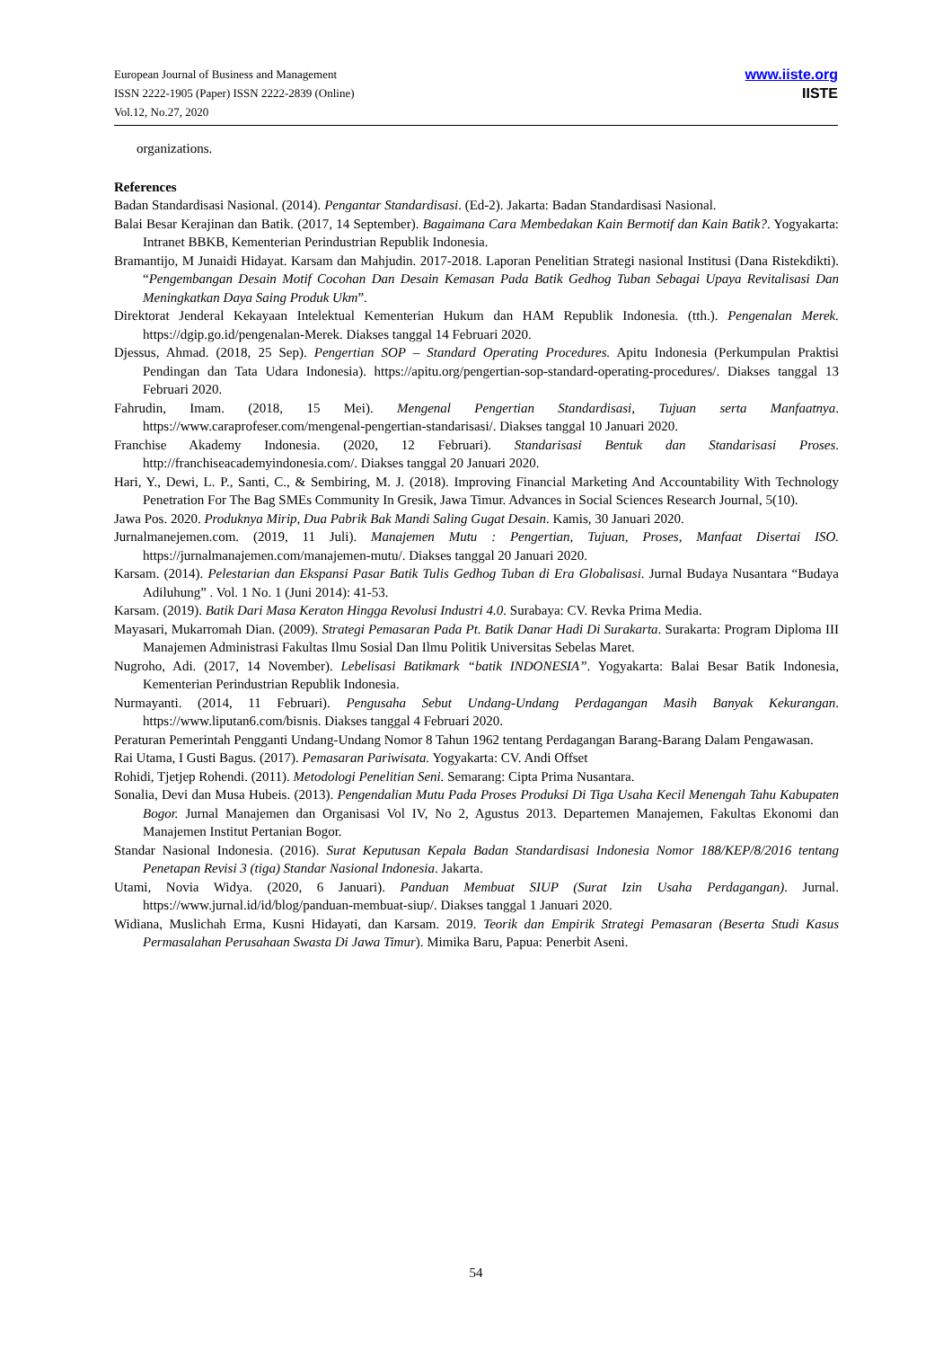European Journal of Business and Management
ISSN 2222-1905 (Paper) ISSN 2222-2839 (Online)
Vol.12, No.27, 2020
www.iiste.org
IISTE
organizations.
References
Badan Standardisasi Nasional. (2014). Pengantar Standardisasi. (Ed-2). Jakarta: Badan Standardisasi Nasional.
Balai Besar Kerajinan dan Batik. (2017, 14 September). Bagaimana Cara Membedakan Kain Bermotif dan Kain Batik?. Yogyakarta: Intranet BBKB, Kementerian Perindustrian Republik Indonesia.
Bramantijo, M Junaidi Hidayat. Karsam dan Mahjudin. 2017-2018. Laporan Penelitian Strategi nasional Institusi (Dana Ristekdikti). “Pengembangan Desain Motif Cocohan Dan Desain Kemasan Pada Batik Gedhog Tuban Sebagai Upaya Revitalisasi Dan Meningkatkan Daya Saing Produk Ukm”.
Direktorat Jenderal Kekayaan Intelektual Kementerian Hukum dan HAM Republik Indonesia. (tth.). Pengenalan Merek. https://dgip.go.id/pengenalan-Merek. Diakses tanggal 14 Februari 2020.
Djessus, Ahmad. (2018, 25 Sep). Pengertian SOP – Standard Operating Procedures. Apitu Indonesia (Perkumpulan Praktisi Pendingan dan Tata Udara Indonesia). https://apitu.org/pengertian-sop-standard-operating-procedures/. Diakses tanggal 13 Februari 2020.
Fahrudin, Imam. (2018, 15 Mei). Mengenal Pengertian Standardisasi, Tujuan serta Manfaatnya. https://www.caraprofeser.com/mengenal-pengertian-standarisasi/. Diakses tanggal 10 Januari 2020.
Franchise Akademy Indonesia. (2020, 12 Februari). Standarisasi Bentuk dan Standarisasi Proses. http://franchiseacademyindonesia.com/. Diakses tanggal 20 Januari 2020.
Hari, Y., Dewi, L. P., Santi, C., & Sembiring, M. J. (2018). Improving Financial Marketing And Accountability With Technology Penetration For The Bag SMEs Community In Gresik, Jawa Timur. Advances in Social Sciences Research Journal, 5(10).
Jawa Pos. 2020. Produknya Mirip, Dua Pabrik Bak Mandi Saling Gugat Desain. Kamis, 30 Januari 2020.
Jurnalmanejemen.com. (2019, 11 Juli). Manajemen Mutu : Pengertian, Tujuan, Proses, Manfaat Disertai ISO. https://jurnalmanajemen.com/manajemen-mutu/. Diakses tanggal 20 Januari 2020.
Karsam. (2014). Pelestarian dan Ekspansi Pasar Batik Tulis Gedhog Tuban di Era Globalisasi. Jurnal Budaya Nusantara “Budaya Adiluhung” . Vol. 1 No. 1 (Juni 2014): 41-53.
Karsam. (2019). Batik Dari Masa Keraton Hingga Revolusi Industri 4.0. Surabaya: CV. Revka Prima Media.
Mayasari, Mukarromah Dian. (2009). Strategi Pemasaran Pada Pt. Batik Danar Hadi Di Surakarta. Surakarta: Program Diploma III Manajemen Administrasi Fakultas Ilmu Sosial Dan Ilmu Politik Universitas Sebelas Maret.
Nugroho, Adi. (2017, 14 November). Lebelisasi Batikmark “batik INDONESIA”. Yogyakarta: Balai Besar Batik Indonesia, Kementerian Perindustrian Republik Indonesia.
Nurmayanti. (2014, 11 Februari). Pengusaha Sebut Undang-Undang Perdagangan Masih Banyak Kekurangan. https://www.liputan6.com/bisnis. Diakses tanggal 4 Februari 2020.
Peraturan Pemerintah Pengganti Undang-Undang Nomor 8 Tahun 1962 tentang Perdagangan Barang-Barang Dalam Pengawasan.
Rai Utama, I Gusti Bagus. (2017). Pemasaran Pariwisata. Yogyakarta: CV. Andi Offset
Rohidi, Tjetjep Rohendi. (2011). Metodologi Penelitian Seni. Semarang: Cipta Prima Nusantara.
Sonalia, Devi dan Musa Hubeis. (2013). Pengendalian Mutu Pada Proses Produksi Di Tiga Usaha Kecil Menengah Tahu Kabupaten Bogor. Jurnal Manajemen dan Organisasi Vol IV, No 2, Agustus 2013. Departemen Manajemen, Fakultas Ekonomi dan Manajemen Institut Pertanian Bogor.
Standar Nasional Indonesia. (2016). Surat Keputusan Kepala Badan Standardisasi Indonesia Nomor 188/KEP/8/2016 tentang Penetapan Revisi 3 (tiga) Standar Nasional Indonesia. Jakarta.
Utami, Novia Widya. (2020, 6 Januari). Panduan Membuat SIUP (Surat Izin Usaha Perdagangan). Jurnal. https://www.jurnal.id/id/blog/panduan-membuat-siup/. Diakses tanggal 1 Januari 2020.
Widiana, Muslichah Erma, Kusni Hidayati, dan Karsam. 2019. Teorik dan Empirik Strategi Pemasaran (Beserta Studi Kasus Permasalahan Perusahaan Swasta Di Jawa Timur). Mimika Baru, Papua: Penerbit Aseni.
54